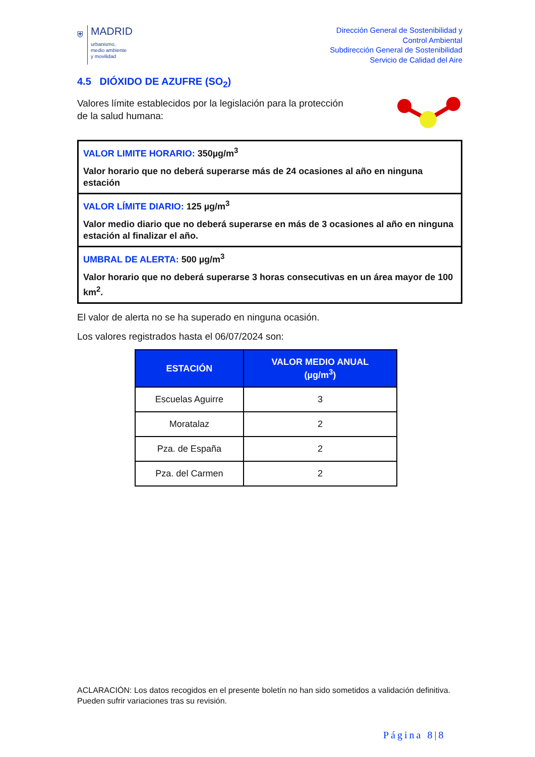⛨
MADRID
urbanismo,
medio ambiente
y movilidad
Dirección General de Sostenibilidad y
Control Ambiental
Subdirección General de Sostenibilidad
Servicio de Calidad del Aire
4.5 DIÓXIDO DE AZUFRE (SO<sub>2</sub>)
Valores límite establecidos por la legislación para la protección
de la salud humana:
VALOR LIMITE HORARIO: 350µg/m<sup>3</sup>
Valor horario que no deberá superarse más de 24 ocasiones al año en ninguna estación
VALOR LÍMITE DIARIO: 125 µg/m<sup>3</sup>
Valor medio diario que no deberá superarse en más de 3 ocasiones al año en ninguna estación al finalizar el año.
UMBRAL DE ALERTA: 500 µg/m<sup>3</sup>
Valor horario que no deberá superarse 3 horas consecutivas en un área mayor de 100 km<sup>2</sup>.
El valor de alerta no se ha superado en ninguna ocasión.
Los valores registrados hasta el 06/07/2024 son:
| ESTACIÓN | VALOR MEDIO ANUAL (µg/m<sup>3</sup>) |
| --- | --- |
| Escuelas Aguirre | 3 |
| Moratalaz | 2 |
| Pza. de España | 2 |
| Pza. del Carmen | 2 |
ACLARACIÓN: Los datos recogidos en el presente boletín no han sido sometidos a validación definitiva. Pueden sufrir variaciones tras su revisión.
Página 8|8